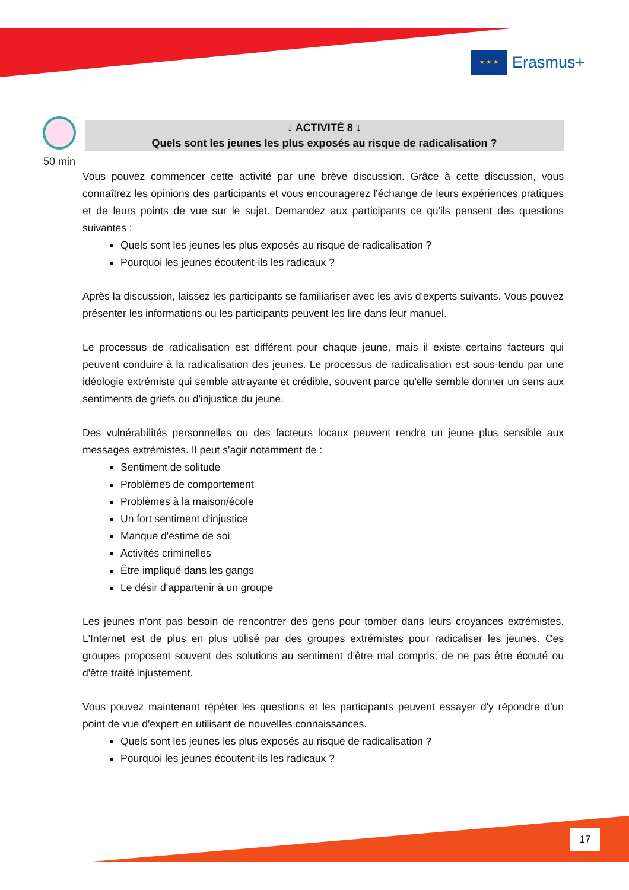★ ★ ★
Erasmus+
50 min
↓ ACTIVITÉ 8 ↓
Quels sont les jeunes les plus exposés au risque de radicalisation ?
Vous pouvez commencer cette activité par une brève discussion. Grâce à cette discussion, vous connaîtrez les opinions des participants et vous encouragerez l'échange de leurs expériences pratiques et de leurs points de vue sur le sujet. Demandez aux participants ce qu'ils pensent des questions suivantes :
Quels sont les jeunes les plus exposés au risque de radicalisation ?
Pourquoi les jeunes écoutent-ils les radicaux ?
Après la discussion, laissez les participants se familiariser avec les avis d'experts suivants. Vous pouvez présenter les informations ou les participants peuvent les lire dans leur manuel.
Le processus de radicalisation est différent pour chaque jeune, mais il existe certains facteurs qui peuvent conduire à la radicalisation des jeunes. Le processus de radicalisation est sous-tendu par une idéologie extrémiste qui semble attrayante et crédible, souvent parce qu'elle semble donner un sens aux sentiments de griefs ou d'injustice du jeune.
Des vulnérabilités personnelles ou des facteurs locaux peuvent rendre un jeune plus sensible aux messages extrémistes. Il peut s'agir notamment de :
Sentiment de solitude
Problèmes de comportement
Problèmes à la maison/école
Un fort sentiment d'injustice
Manque d'estime de soi
Activités criminelles
Être impliqué dans les gangs
Le désir d'appartenir à un groupe
Les jeunes n'ont pas besoin de rencontrer des gens pour tomber dans leurs croyances extrémistes. L'Internet est de plus en plus utilisé par des groupes extrémistes pour radicaliser les jeunes. Ces groupes proposent souvent des solutions au sentiment d'être mal compris, de ne pas être écouté ou d'être traité injustement.
Vous pouvez maintenant répéter les questions et les participants peuvent essayer d'y répondre d'un point de vue d'expert en utilisant de nouvelles connaissances.
Quels sont les jeunes les plus exposés au risque de radicalisation ?
Pourquoi les jeunes écoutent-ils les radicaux ?
17